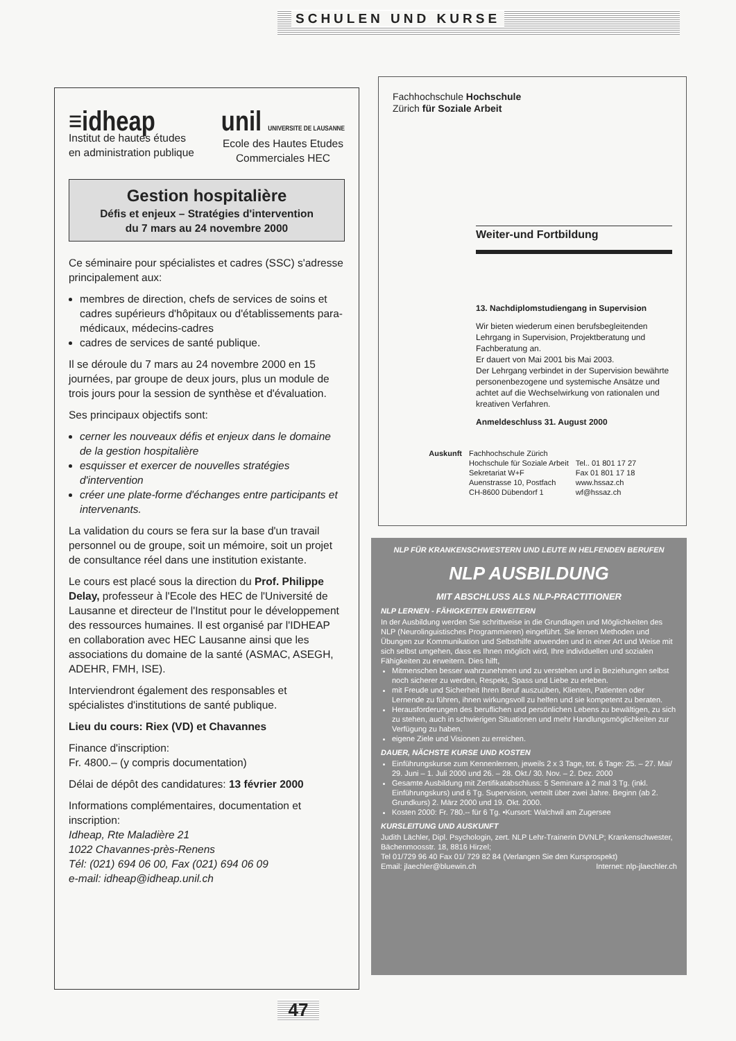SCHULEN UND KURSE
≡idheap
Institut de hautes études
en administration publique
unil UNIVERSITE DE LAUSANNE
Ecole des Hautes Etudes
Commerciales HEC
Gestion hospitalière
Défis et enjeux – Stratégies d'intervention
du 7 mars au 24 novembre 2000
Ce séminaire pour spécialistes et cadres (SSC) s'adresse principalement aux:
membres de direction, chefs de services de soins et cadres supérieurs d'hôpitaux ou d'établissements para-médicaux, médecins-cadres
cadres de services de santé publique.
Il se déroule du 7 mars au 24 novembre 2000 en 15 journées, par groupe de deux jours, plus un module de trois jours pour la session de synthèse et d'évaluation.
Ses principaux objectifs sont:
cerner les nouveaux défis et enjeux dans le domaine de la gestion hospitalière
esquisser et exercer de nouvelles stratégies d'intervention
créer une plate-forme d'échanges entre participants et intervenants.
La validation du cours se fera sur la base d'un travail personnel ou de groupe, soit un mémoire, soit un projet de consultance réel dans une institution existante.
Le cours est placé sous la direction du Prof. Philippe Delay, professeur à l'Ecole des HEC de l'Université de Lausanne et directeur de l'Institut pour le développement des ressources humaines. Il est organisé par l'IDHEAP en collaboration avec HEC Lausanne ainsi que les associations du domaine de la santé (ASMAC, ASEGH, ADEHR, FMH, ISE).
Interviendront également des responsables et spécialistes d'institutions de santé publique.
Lieu du cours: Riex (VD) et Chavannes
Finance d'inscription:
Fr. 4800.– (y compris documentation)
Délai de dépôt des candidatures: 13 février 2000
Informations complémentaires, documentation et inscription:
Idheap, Rte Maladière 21
1022 Chavannes-près-Renens
Tél: (021) 694 06 00, Fax (021) 694 06 09
e-mail: idheap@idheap.unil.ch
Fachhochschule Hochschule
Zürich für Soziale Arbeit
Weiter-und Fortbildung
13. Nachdiplomstudiengang in Supervision
Wir bieten wiederum einen berufsbegleitenden Lehrgang in Supervision, Projektberatung und Fachberatung an.
Er dauert von Mai 2001 bis Mai 2003.
Der Lehrgang verbindet in der Supervision bewährte personenbezogene und systemische Ansätze und achtet auf die Wechselwirkung von rationalen und kreativen Verfahren.
Anmeldeschluss 31. August 2000
Auskunft Fachhochschule Zürich
Hochschule für Soziale Arbeit
Sekretariat W+F
Auenstrasse 10, Postfach
CH-8600 Dübendorf 1
Tel.. 01 801 17 27
Fax 01 801 17 18
www.hssaz.ch
wf@hssaz.ch
NLP FÜR KRANKENSCHWESTERN UND LEUTE IN HELFENDEN BERUFEN
NLP AUSBILDUNG
MIT ABSCHLUSS ALS NLP-PRACTITIONER
NLP LERNEN - FÄHIGKEITEN ERWEITERN
In der Ausbildung werden Sie schrittweise in die Grundlagen und Möglichkeiten des NLP (Neurolinguistisches Programmieren) eingeführt. Sie lernen Methoden und Übungen zur Kommunikation und Selbsthilfe anwenden und in einer Art und Weise mit sich selbst umgehen, dass es Ihnen möglich wird, Ihre individuellen und sozialen Fähigkeiten zu erweitern. Dies hilft,
Mitmenschen besser wahrzunehmen und zu verstehen und in Beziehungen selbst noch sicherer zu werden, Respekt, Spass und Liebe zu erleben.
mit Freude und Sicherheit Ihren Beruf auszuüben, Klienten, Patienten oder Lernende zu führen, ihnen wirkungsvoll zu helfen und sie kompetent zu beraten.
Herausforderungen des beruflichen und persönlichen Lebens zu bewältigen, zu sich zu stehen, auch in schwierigen Situationen und mehr Handlungsmöglichkeiten zur Verfügung zu haben.
eigene Ziele und Visionen zu erreichen.
DAUER, NÄCHSTE KURSE UND KOSTEN
Einführungskurse zum Kennenlernen, jeweils 2 x 3 Tage, tot. 6 Tage: 25. – 27. Mai/ 29. Juni – 1. Juli 2000 und 26. – 28. Okt./ 30. Nov. – 2. Dez. 2000
Gesamte Ausbildung mit Zertifikatabschluss: 5 Seminare à 2 mal 3 Tg. (inkl. Einführungskurs) und 6 Tg. Supervision, verteilt über zwei Jahre. Beginn (ab 2. Grundkurs) 2. März 2000 und 19. Okt. 2000.
Kosten 2000: Fr. 780.-- für 6 Tg. •Kursort: Walchwil am Zugersee
KURSLEITUNG UND AUSKUNFT
Judith Lächler, Dipl. Psychologin, zert. NLP Lehr-Trainerin DVNLP; Krankenschwester, Bächenmoosstr. 18, 8816 Hirzel;
Tel 01/729 96 40 Fax 01/ 729 82 84 (Verlangen Sie den Kursprospekt)
Email: jlaechler@bluewin.ch Internet: nlp-jlaechler.ch
47